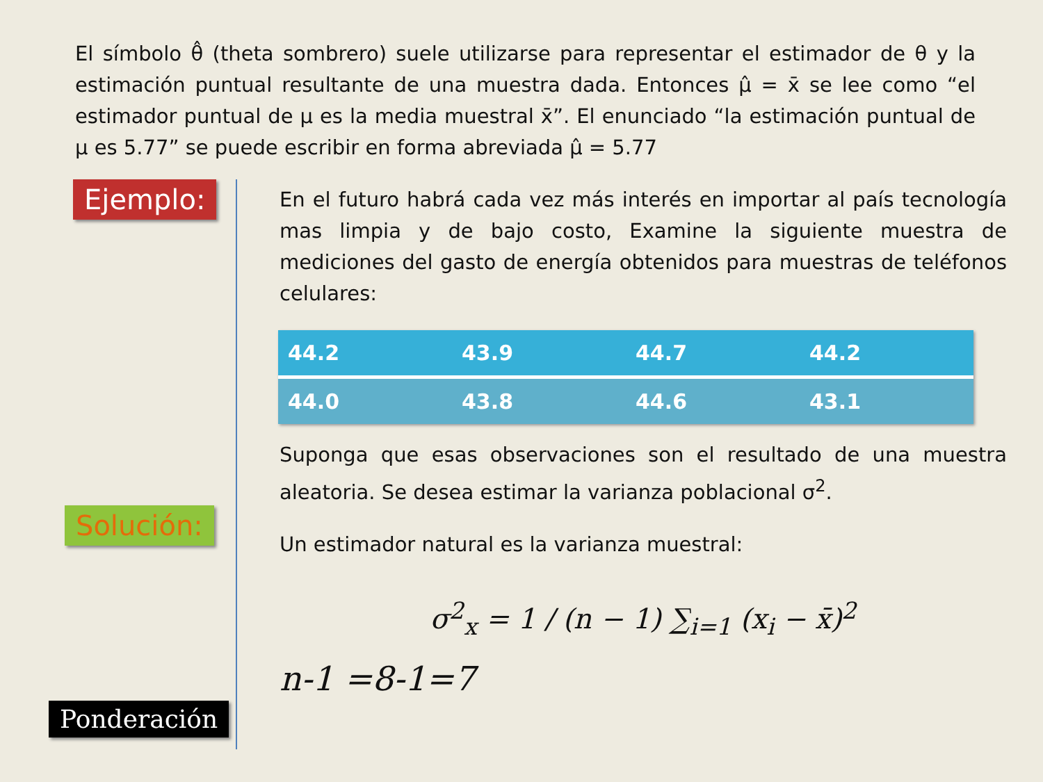El símbolo θ̂ (theta sombrero) suele utilizarse para representar el estimador de θ y la estimación puntual resultante de una muestra dada. Entonces μ̂ = x̄ se lee como “el estimador puntual de μ es la media muestral x̄”. El enunciado “la estimación puntual de μ es 5.77” se puede escribir en forma abreviada μ̂ = 5.77
Ejemplo:
Solución:
Ponderación
En el futuro habrá cada vez más interés en importar al país tecnología mas limpia y de bajo costo, Examine la siguiente muestra de mediciones del gasto de energía obtenidos para muestras de teléfonos celulares:
| 44.2 | 43.9 | 44.7 | 44.2 |
| 44.0 | 43.8 | 44.6 | 43.1 |
Suponga que esas observaciones son el resultado de una muestra aleatoria. Se desea estimar la varianza poblacional σ<sup>2</sup>.
Un estimador natural es la varianza muestral:
σ<sup>2</sup><sub>x</sub> = 1 / (n − 1) ∑<sub>i=1</sub> (x<sub>i</sub> − x̄)<sup>2</sup>
n-1 =8-1=7